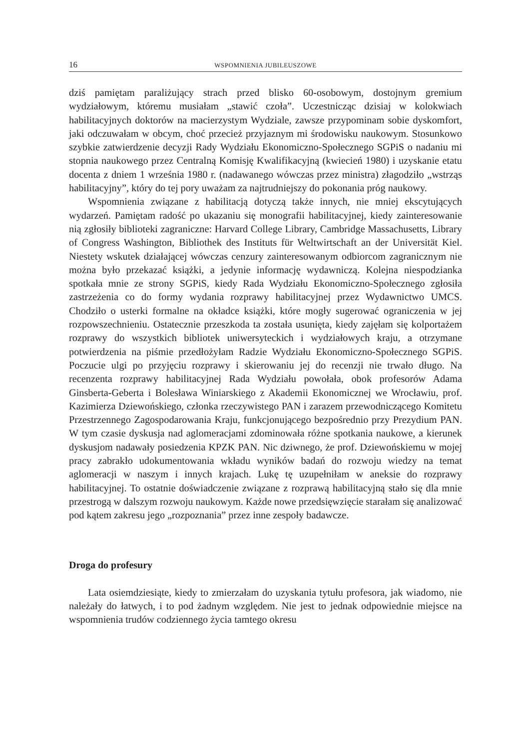16 WSPOMNIENIA JUBILEUSZOWE
dziś pamiętam paraliżujący strach przed blisko 60-osobowym, dostojnym gremium wydziałowym, któremu musiałam „stawić czoła”. Uczestnicząc dzisiaj w kolokwiach habilitacyjnych doktorów na macierzystym Wydziale, zawsze przypominam sobie dyskomfort, jaki odczuwałam w obcym, choć przecież przyjaznym mi środowisku naukowym. Stosunkowo szybkie zatwierdzenie decyzji Rady Wydziału Ekonomiczno-Społecznego SGPiS o nadaniu mi stopnia naukowego przez Centralną Komisję Kwalifikacyjną (kwiecień 1980) i uzyskanie etatu docenta z dniem 1 września 1980 r. (nadawanego wówczas przez ministra) złagodziło „wstrząs habilitacyjny”, który do tej pory uważam za najtrudniejszy do pokonania próg naukowy.
Wspomnienia związane z habilitacją dotyczą także innych, nie mniej ekscytujących wydarzeń. Pamiętam radość po ukazaniu się monografii habilitacyjnej, kiedy zainteresowanie nią zgłosiły biblioteki zagraniczne: Harvard College Library, Cambridge Massachusetts, Library of Congress Washington, Bibliothek des Instituts für Weltwirtschaft an der Universität Kiel. Niestety wskutek działającej wówczas cenzury zainteresowanym odbiorcom zagranicznym nie można było przekazać książki, a jedynie informację wydawniczą. Kolejna niespodzianka spotkała mnie ze strony SGPiS, kiedy Rada Wydziału Ekonomiczno-Społecznego zgłosiła zastrzeżenia co do formy wydania rozprawy habilitacyjnej przez Wydawnictwo UMCS. Chodziło o usterki formalne na okładce książki, które mogły sugerować ograniczenia w jej rozpowszechnieniu. Ostatecznie przeszkoda ta została usunięta, kiedy zajęłam się kolportażem rozprawy do wszystkich bibliotek uniwersyteckich i wydziałowych kraju, a otrzymane potwierdzenia na piśmie przedłożyłam Radzie Wydziału Ekonomiczno-Społecznego SGPiS. Poczucie ulgi po przyjęciu rozprawy i skierowaniu jej do recenzji nie trwało długo. Na recenzenta rozprawy habilitacyjnej Rada Wydziału powołała, obok profesorów Adama Ginsberta-Geberta i Bolesława Winiarskiego z Akademii Ekonomicznej we Wrocławiu, prof. Kazimierza Dziewońskiego, członka rzeczywistego PAN i zarazem przewodniczącego Komitetu Przestrzennego Zagospodarowania Kraju, funkcjonującego bezpośrednio przy Prezydium PAN. W tym czasie dyskusja nad aglomeracjami zdominowała różne spotkania naukowe, a kierunek dyskusjom nadawały posiedzenia KPZK PAN. Nic dziwnego, że prof. Dziewońskiemu w mojej pracy zabrakło udokumentowania wkładu wyników badań do rozwoju wiedzy na temat aglomeracji w naszym i innych krajach. Lukę tę uzupełniłam w aneksie do rozprawy habilitacyjnej. To ostatnie doświadczenie związane z rozprawą habilitacyjną stało się dla mnie przestrogą w dalszym rozwoju naukowym. Każde nowe przedsięwzięcie starałam się analizować pod kątem zakresu jego „rozpoznania” przez inne zespoły badawcze.
Droga do profesury
Lata osiemdziesiąte, kiedy to zmierzałam do uzyskania tytułu profesora, jak wiadomo, nie należały do łatwych, i to pod żadnym względem. Nie jest to jednak odpowiednie miejsce na wspomnienia trudów codziennego życia tamtego okresu